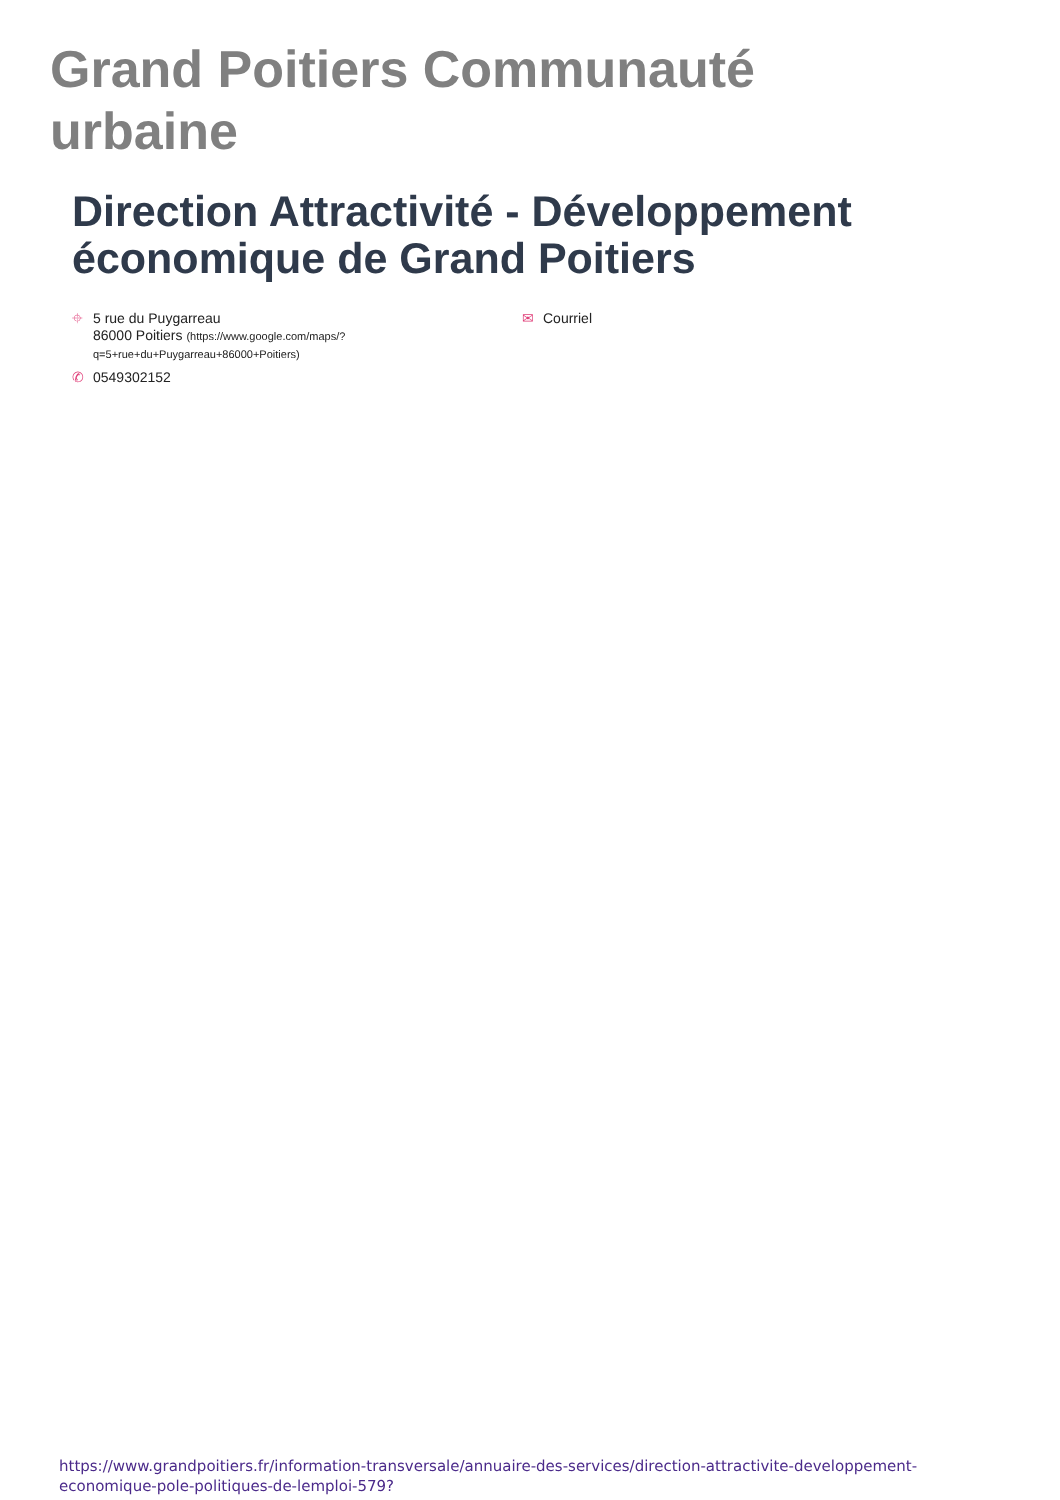Grand Poitiers Communauté urbaine
Direction Attractivité - Développement économique de Grand Poitiers
⌖ 5 rue du Puygarreau
86000 Poitiers (https://www.google.com/maps/?q=5+rue+du+Puygarreau+86000+Poitiers)
✆ 0549302152
✉ Courriel
https://www.grandpoitiers.fr/information-transversale/annuaire-des-services/direction-attractivite-developpement-economique-pole-politiques-de-lemploi-579?